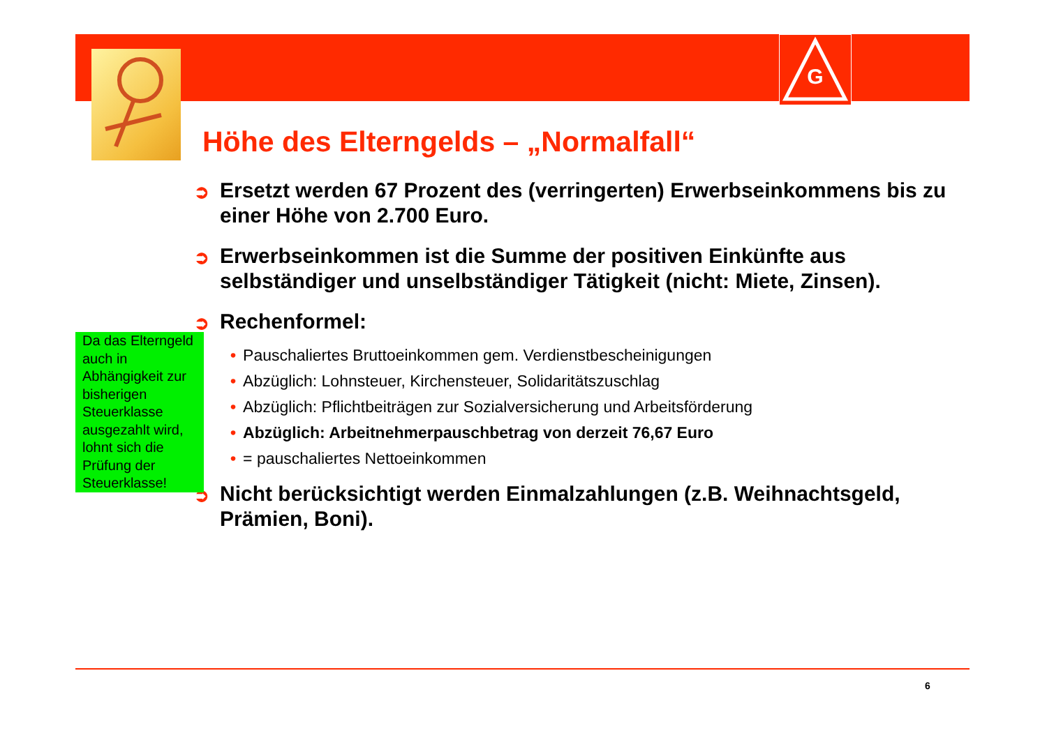G
Höhe des Elterngelds – „Normalfall“
➲ Ersetzt werden 67 Prozent des (verringerten) Erwerbseinkommens bis zu einer Höhe von 2.700 Euro.
➲ Erwerbseinkommen ist die Summe der positiven Einkünfte aus selbständiger und unselbständiger Tätigkeit (nicht: Miete, Zinsen).
➲ Rechenformel:
• Pauschaliertes Bruttoeinkommen gem. Verdienstbescheinigungen
• Abzüglich: Lohnsteuer, Kirchensteuer, Solidaritätszuschlag
• Abzüglich: Pflichtbeiträgen zur Sozialversicherung und Arbeitsförderung
• Abzüglich: Arbeitnehmerpauschbetrag von derzeit 76,67 Euro
• = pauschaliertes Nettoeinkommen
➲ Nicht berücksichtigt werden Einmalzahlungen (z.B. Weihnachtsgeld, Prämien, Boni).
Da das Elterngeld auch in Abhängigkeit zur bisherigen Steuerklasse ausgezahlt wird, lohnt sich die Prüfung der Steuerklasse!
6